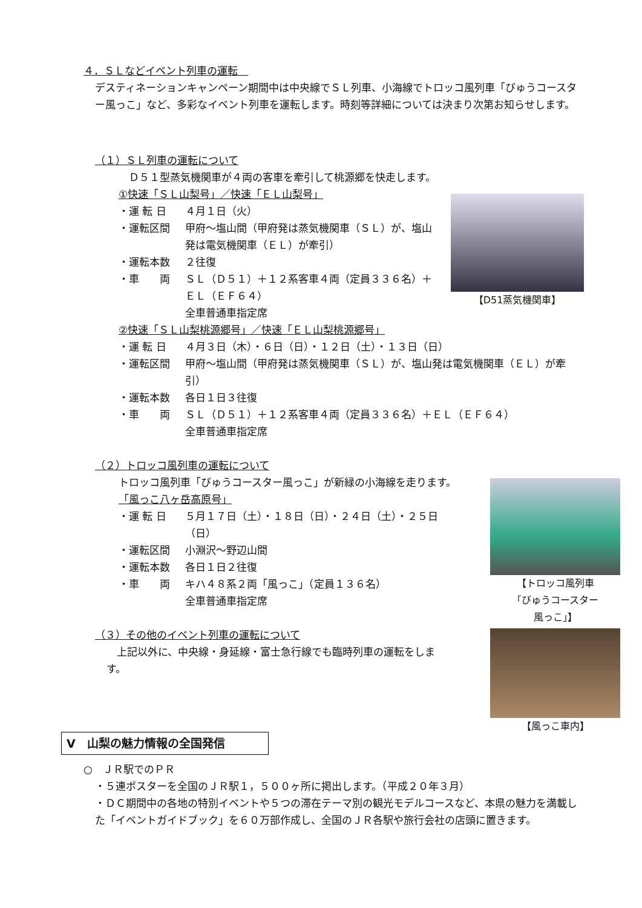【D51蒸気機関車】
【トロッコ風列車
「びゅうコースター
風っこ」】
【風っこ車内】
４．ＳＬなどイベント列車の運転　
デスティネーションキャンペーン期間中は中央線でＳＬ列車、小海線でトロッコ風列車「びゅうコースター風っこ」など、多彩なイベント列車を運転します。時刻等詳細については決まり次第お知らせします。
（１）ＳＬ列車の運転について
　Ｄ５１型蒸気機関車が４両の客車を牽引して桃源郷を快走します。
①快速「ＳＬ山梨号」／快速「ＥＬ山梨号」
・運 転 日 ４月１日（火）
・運転区間 甲府～塩山間（甲府発は蒸気機関車（ＳＬ）が、塩山発は電気機関車（ＥＬ）が牽引）
・運転本数 ２往復
・車　　両 ＳＬ（Ｄ５１）＋１２系客車４両（定員３３６名）＋ＥＬ（ＥＦ６４）
全車普通車指定席
②快速「ＳＬ山梨桃源郷号」／快速「ＥＬ山梨桃源郷号」
・運 転 日 ４月３日（木）・６日（日）・１２日（土）・１３日（日）
・運転区間 甲府～塩山間（甲府発は蒸気機関車（ＳＬ）が、塩山発は電気機関車（ＥＬ）が牽引）
・運転本数 各日１日３往復
・車　　両 ＳＬ（Ｄ５１）＋１２系客車４両（定員３３６名）＋ＥＬ（ＥＦ６４）
全車普通車指定席
（２）トロッコ風列車の運転について
トロッコ風列車「びゅうコースター風っこ」が新緑の小海線を走ります。
「風っこ八ヶ岳高原号」
・運 転 日 ５月１７日（土）・１８日（日）・２４日（土）・２５日（日）
・運転区間 小淵沢～野辺山間
・運転本数 各日１日２往復
・車　　両 キハ４８系２両「風っこ」（定員１３６名）
全車普通車指定席
（３）その他のイベント列車の運転について
　上記以外に、中央線・身延線・富士急行線でも臨時列車の運転をします。
Ⅴ　山梨の魅力情報の全国発信
○　ＪＲ駅でのＰＲ
・５連ポスターを全国のＪＲ駅１，５００ヶ所に掲出します。（平成２０年３月）
・ＤＣ期間中の各地の特別イベントや５つの滞在テーマ別の観光モデルコースなど、本県の魅力を満載した「イベントガイドブック」を６０万部作成し、全国のＪＲ各駅や旅行会社の店頭に置きます。